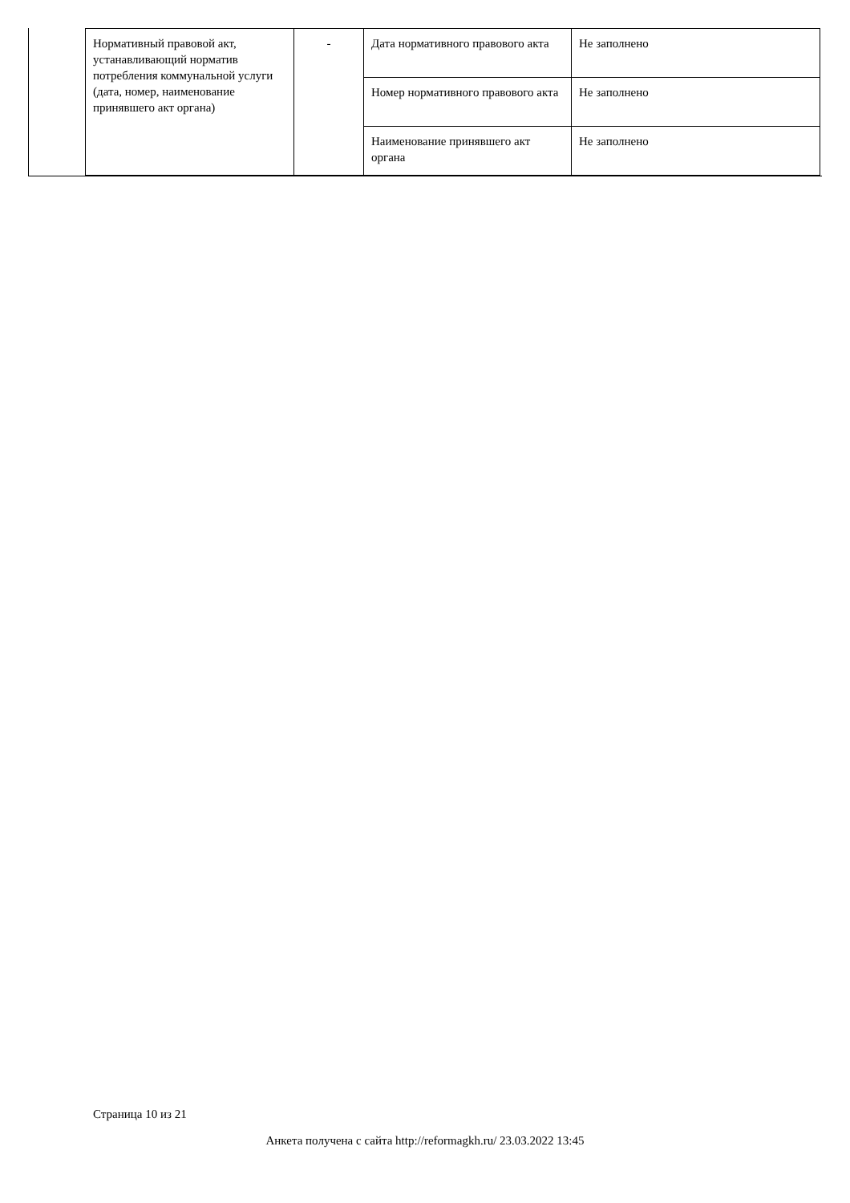| Нормативный правовой акт, устанавливающий норматив потребления коммунальной услуги (дата, номер, наименование принявшего акт органа) | - | Дата нормативного правового акта | Не заполнено |
| | | Номер нормативного правового акта | Не заполнено |
| | | Наименование принявшего акт органа | Не заполнено |
Страница 10 из 21
Анкета получена с сайта http://reformagkh.ru/ 23.03.2022 13:45